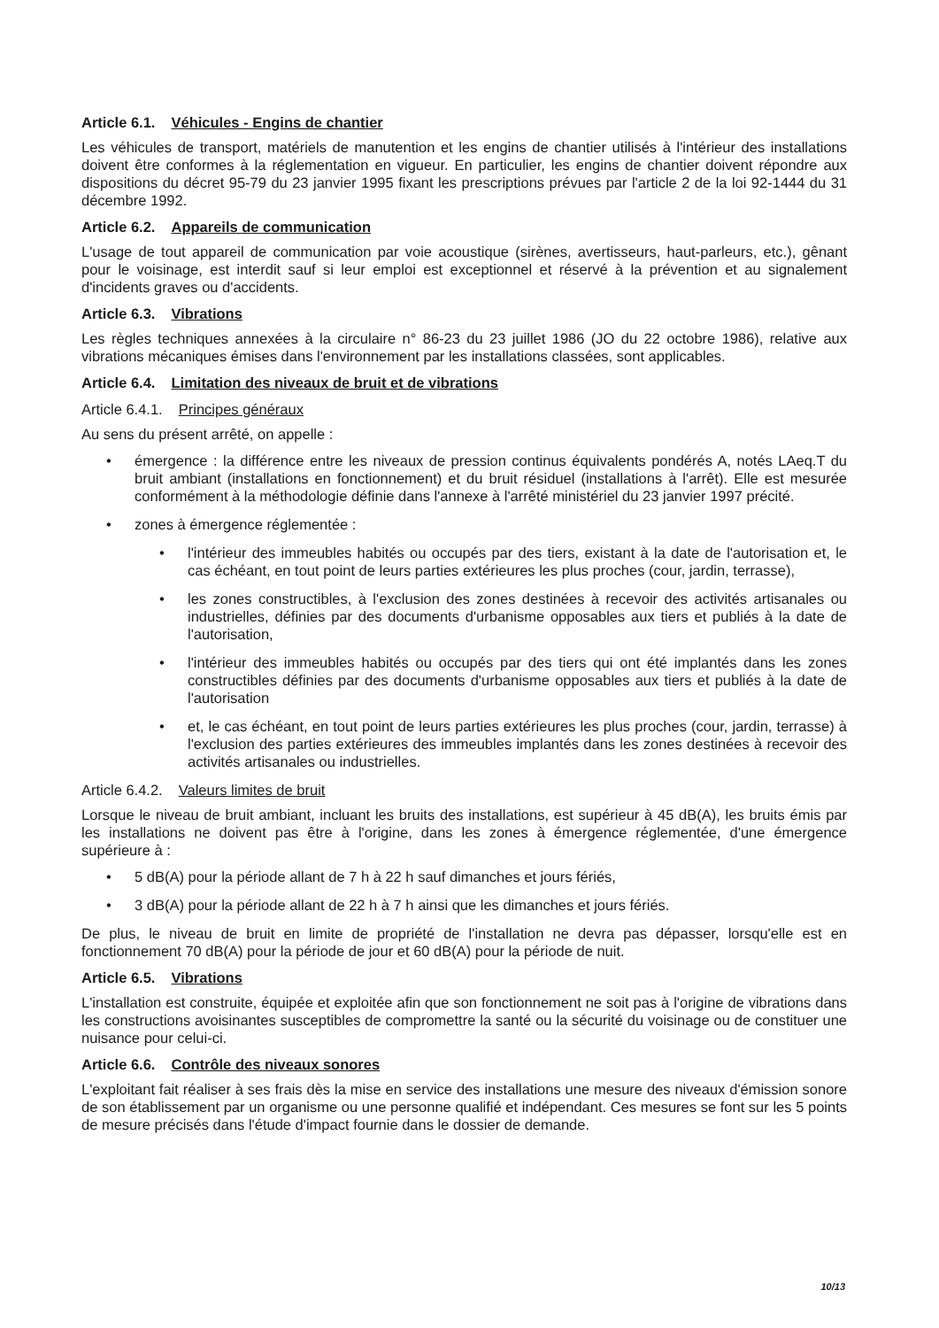Article 6.1. Véhicules - Engins de chantier
Les véhicules de transport, matériels de manutention et les engins de chantier utilisés à l'intérieur des installations doivent être conformes à la réglementation en vigueur. En particulier, les engins de chantier doivent répondre aux dispositions du décret 95-79 du 23 janvier 1995 fixant les prescriptions prévues par l'article 2 de la loi 92-1444 du 31 décembre 1992.
Article 6.2. Appareils de communication
L'usage de tout appareil de communication par voie acoustique (sirènes, avertisseurs, haut-parleurs, etc.), gênant pour le voisinage, est interdit sauf si leur emploi est exceptionnel et réservé à la prévention et au signalement d'incidents graves ou d'accidents.
Article 6.3. Vibrations
Les règles techniques annexées à la circulaire n° 86-23 du 23 juillet 1986 (JO du 22 octobre 1986), relative aux vibrations mécaniques émises dans l'environnement par les installations classées, sont applicables.
Article 6.4. Limitation des niveaux de bruit et de vibrations
Article 6.4.1. Principes généraux
Au sens du présent arrêté, on appelle :
• émergence : la différence entre les niveaux de pression continus équivalents pondérés A, notés LAeq.T du bruit ambiant (installations en fonctionnement) et du bruit résiduel (installations à l'arrêt). Elle est mesurée conformément à la méthodologie définie dans l'annexe à l'arrêté ministériel du 23 janvier 1997 précité.
• zones à émergence réglementée :
• l'intérieur des immeubles habités ou occupés par des tiers, existant à la date de l'autorisation et, le cas échéant, en tout point de leurs parties extérieures les plus proches (cour, jardin, terrasse),
• les zones constructibles, à l'exclusion des zones destinées à recevoir des activités artisanales ou industrielles, définies par des documents d'urbanisme opposables aux tiers et publiés à la date de l'autorisation,
• l'intérieur des immeubles habités ou occupés par des tiers qui ont été implantés dans les zones constructibles définies par des documents d'urbanisme opposables aux tiers et publiés à la date de l'autorisation
• et, le cas échéant, en tout point de leurs parties extérieures les plus proches (cour, jardin, terrasse) à l'exclusion des parties extérieures des immeubles implantés dans les zones destinées à recevoir des activités artisanales ou industrielles.
Article 6.4.2. Valeurs limites de bruit
Lorsque le niveau de bruit ambiant, incluant les bruits des installations, est supérieur à 45 dB(A), les bruits émis par les installations ne doivent pas être à l'origine, dans les zones à émergence réglementée, d'une émergence supérieure à :
• 5 dB(A) pour la période allant de 7 h à 22 h sauf dimanches et jours fériés,
• 3 dB(A) pour la période allant de 22 h à 7 h ainsi que les dimanches et jours fériés.
De plus, le niveau de bruit en limite de propriété de l'installation ne devra pas dépasser, lorsqu'elle est en fonctionnement 70 dB(A) pour la période de jour et 60 dB(A) pour la période de nuit.
Article 6.5. Vibrations
L'installation est construite, équipée et exploitée afin que son fonctionnement ne soit pas à l'origine de vibrations dans les constructions avoisinantes susceptibles de compromettre la santé ou la sécurité du voisinage ou de constituer une nuisance pour celui-ci.
Article 6.6. Contrôle des niveaux sonores
L'exploitant fait réaliser à ses frais dès la mise en service des installations une mesure des niveaux d'émission sonore de son établissement par un organisme ou une personne qualifié et indépendant. Ces mesures se font sur les 5 points de mesure précisés dans l'étude d'impact fournie dans le dossier de demande.
10/13